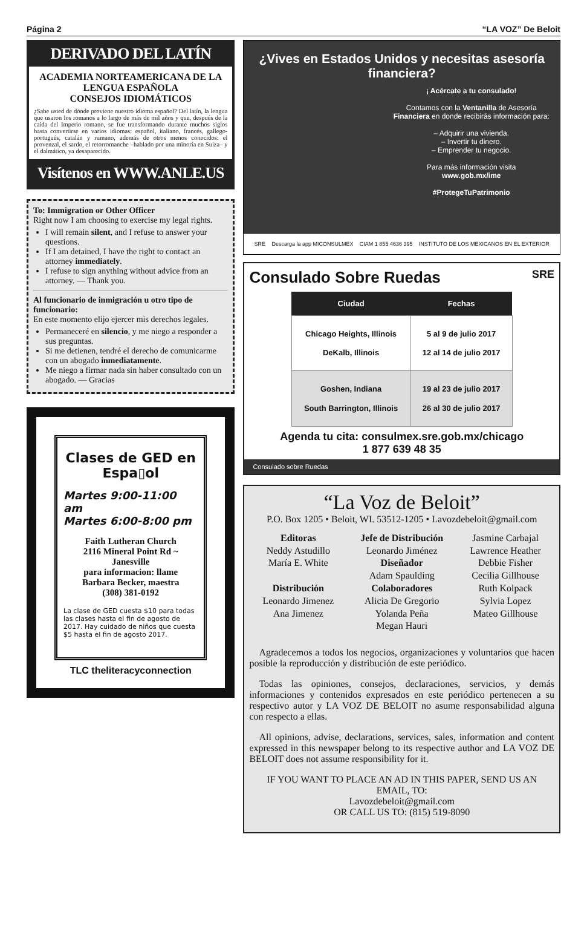Página 2 “LA VOZ” De Beloit
DERIVADO DEL LATÍN
ACADEMIA NORTEAMERICANA DE LA LENGUA ESPAÑOLA
CONSEJOS IDIOMÁTICOS
¿Sabe usted de dónde proviene nuestro idioma español? Del latín, la lengua que usaron los romanos a lo largo de más de mil años y que, después de la caída del Imperio romano, se fue transformando durante muchos siglos hasta convertirse en varios idiomas: español, italiano, francés, gallego-portugués, catalán y rumano, además de otros menos conocidos: el provenzal, el sardo, el retorromanche –hablado por una minoría en Suiza– y el dalmático, ya desaparecido.
Visítenos en WWW.ANLE.US
To: Immigration or Other Officer
Right now I am choosing to exercise my legal rights.
I will remain silent, and I refuse to answer your questions.
If I am detained, I have the right to contact an attorney immediately.
I refuse to sign anything without advice from an attorney. — Thank you.
Al funcionario de inmigración u otro tipo de funcionario:
En este momento elijo ejercer mis derechos legales.
Permaneceré en silencio, y me niego a responder a sus preguntas.
Si me detienen, tendré el derecho de comunicarme con un abogado inmediatamente.
Me niego a firmar nada sin haber consultado con un abogado. — Gracias
Clases de GED en Espa▯ol
Martes 9:00-11:00 am
Martes 6:00-8:00 pm
Faith Lutheran Church
2116 Mineral Point Rd ~ Janesville
para informacion: llame
Barbara Becker, maestra
(308) 381-0192
La clase de GED cuesta $10 para todas las clases hasta el fin de agosto de 2017. Hay cuidado de niños que cuesta $5 hasta el fin de agosto 2017.
TLC theliteracyconnection
¿Vives en Estados Unidos y necesitas asesoría financiera?
¡ Acércate a tu consulado!
Contamos con la Ventanilla de Asesoría Financiera en donde recibirás información para:
– Adquirir una vivienda.
– Invertir tu dinero.
– Emprender tu negocio.
Para más información visita
www.gob.mx/ime
#ProtegeTuPatrimonio
SRE Descarga la app MICONSULMEX CIAM 1 855 4636 395 INSTITUTO DE LOS MEXICANOS EN EL EXTERIOR
Consulado Sobre Ruedas SRE
| Ciudad | Fechas |
| --- | --- |
| Chicago Heights, Illinois DeKalb, Illinois | 5 al 9 de julio 2017 12 al 14 de julio 2017 |
| Goshen, Indiana South Barrington, Illinois | 19 al 23 de julio 2017 26 al 30 de julio 2017 |
Agenda tu cita: consulmex.sre.gob.mx/chicago
1 877 639 48 35
Consulado sobre Ruedas
“La Voz de Beloit”
P.O. Box 1205 • Beloit, WI. 53512-1205 • Lavozdebeloit@gmail.com
Editoras
Neddy Astudillo
María E. White
Distribución
Leonardo Jimenez
Ana Jimenez
Jefe de Distribución
Leonardo Jiménez
Diseñador
Adam Spaulding
Colaboradores
Alicia De Gregorio
Yolanda Peña
Megan Hauri
Jasmine Carbajal
Lawrence Heather
Debbie Fisher
Cecilia Gillhouse
Ruth Kolpack
Sylvia Lopez
Mateo Gillhouse
Agradecemos a todos los negocios, organizaciones y voluntarios que hacen posible la reproducción y distribución de este periódico.
Todas las opiniones, consejos, declaraciones, servicios, y demás informaciones y contenidos expresados en este periódico pertenecen a su respectivo autor y LA VOZ DE BELOIT no asume responsabilidad alguna con respecto a ellas.
All opinions, advise, declarations, services, sales, information and content expressed in this newspaper belong to its respective author and LA VOZ DE BELOIT does not assume responsibility for it.
IF YOU WANT TO PLACE AN AD IN THIS PAPER, SEND US AN EMAIL, TO:
Lavozdebeloit@gmail.com
OR CALL US TO: (815) 519-8090